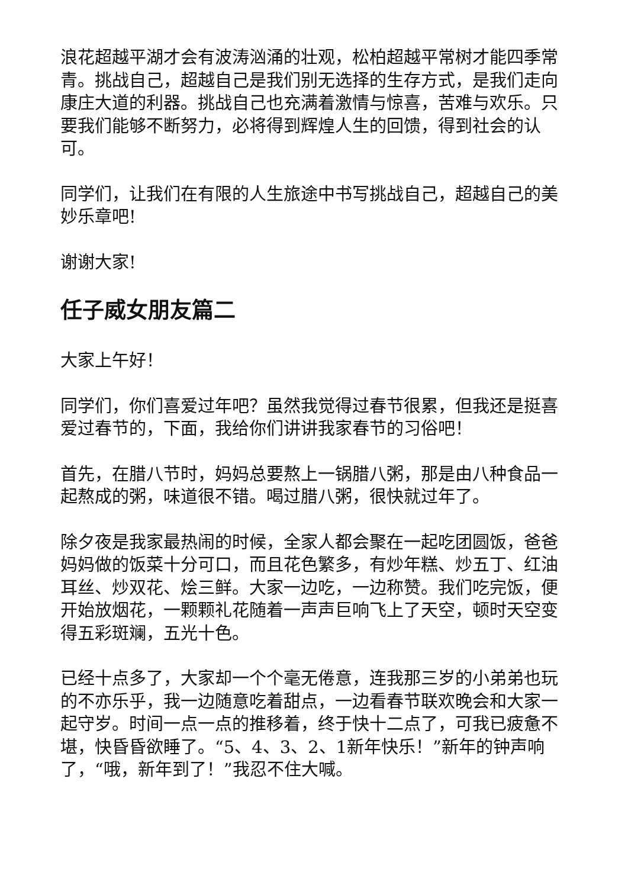浪花超越平湖才会有波涛汹涌的壮观，松柏超越平常树才能四季常青。挑战自己，超越自己是我们别无选择的生存方式，是我们走向康庄大道的利器。挑战自己也充满着激情与惊喜，苦难与欢乐。只要我们能够不断努力，必将得到辉煌人生的回馈，得到社会的认可。
同学们，让我们在有限的人生旅途中书写挑战自己，超越自己的美妙乐章吧!
谢谢大家!
任子威女朋友篇二
大家上午好！
同学们，你们喜爱过年吧？虽然我觉得过春节很累，但我还是挺喜爱过春节的，下面，我给你们讲讲我家春节的习俗吧！
首先，在腊八节时，妈妈总要熬上一锅腊八粥，那是由八种食品一起熬成的粥，味道很不错。喝过腊八粥，很快就过年了。
除夕夜是我家最热闹的时候，全家人都会聚在一起吃团圆饭，爸爸妈妈做的饭菜十分可口，而且花色繁多，有炒年糕、炒五丁、红油耳丝、炒双花、烩三鲜。大家一边吃，一边称赞。我们吃完饭，便开始放烟花，一颗颗礼花随着一声声巨响飞上了天空，顿时天空变得五彩斑斓，五光十色。
已经十点多了，大家却一个个毫无倦意，连我那三岁的小弟弟也玩的不亦乐乎，我一边随意吃着甜点，一边看春节联欢晚会和大家一起守岁。时间一点一点的推移着，终于快十二点了，可我已疲惫不堪，快昏昏欲睡了。“5、4、3、2、1新年快乐！”新年的钟声响了，“哦，新年到了！”我忍不住大喊。